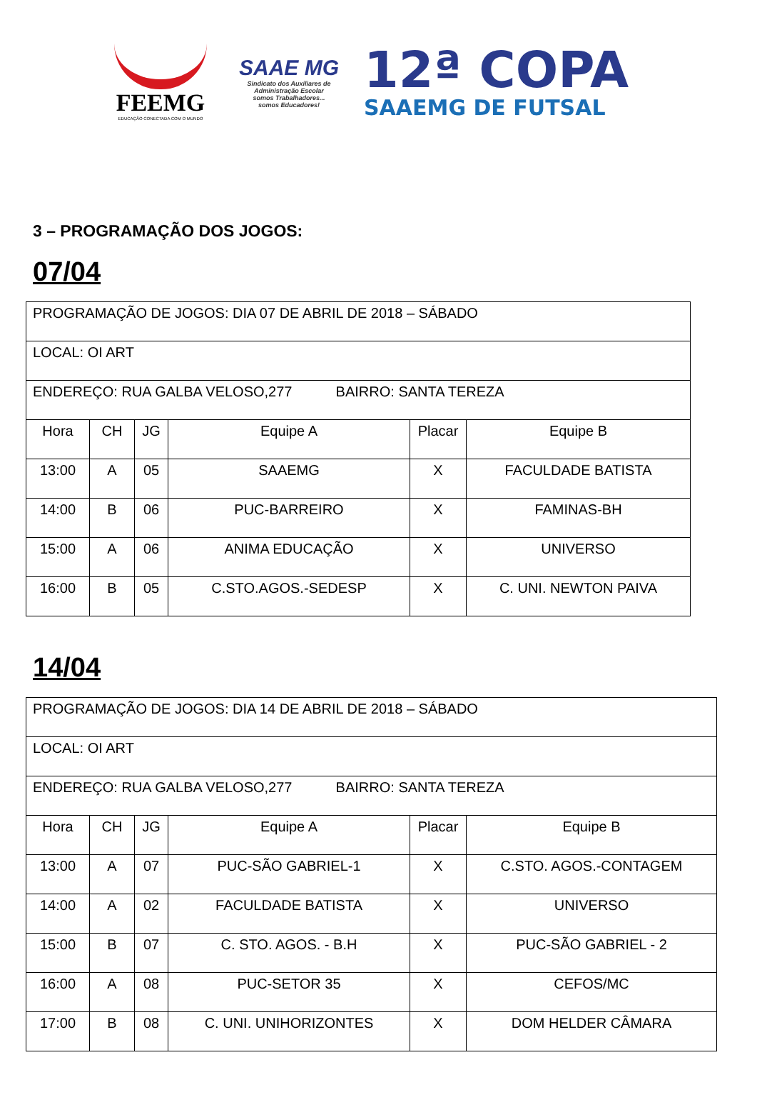FEEMG
EDUCAÇÃO CONECTADA COM O MUNDO
SAAE MG
Sindicato dos Auxiliares de Administração Escolar
somos Trabalhadores...
somos Educadores!
12ª COPA
SAAEMG DE FUTSAL
3 – PROGRAMAÇÃO DOS JOGOS:
07/04
| PROGRAMAÇÃO DE JOGOS: DIA 07 DE ABRIL DE 2018 – SÁBADO | | | | | |
| LOCAL: OI ART | | | | | |
| ENDEREÇO: RUA GALBA VELOSO,277 BAIRRO: SANTA TEREZA | | | | | |
| Hora | CH | JG | Equipe A | Placar | Equipe B |
| 13:00 | A | 05 | SAAEMG | X | FACULDADE BATISTA |
| 14:00 | B | 06 | PUC-BARREIRO | X | FAMINAS-BH |
| 15:00 | A | 06 | ANIMA EDUCAÇÃO | X | UNIVERSO |
| 16:00 | B | 05 | C.STO.AGOS.-SEDESP | X | C. UNI. NEWTON PAIVA |
14/04
| PROGRAMAÇÃO DE JOGOS: DIA 14 DE ABRIL DE 2018 – SÁBADO | | | | | |
| LOCAL: OI ART | | | | | |
| ENDEREÇO: RUA GALBA VELOSO,277 BAIRRO: SANTA TEREZA | | | | | |
| Hora | CH | JG | Equipe A | Placar | Equipe B |
| 13:00 | A | 07 | PUC-SÃO GABRIEL-1 | X | C.STO. AGOS.-CONTAGEM |
| 14:00 | A | 02 | FACULDADE BATISTA | X | UNIVERSO |
| 15:00 | B | 07 | C. STO. AGOS. - B.H | X | PUC-SÃO GABRIEL - 2 |
| 16:00 | A | 08 | PUC-SETOR 35 | X | CEFOS/MC |
| 17:00 | B | 08 | C. UNI. UNIHORIZONTES | X | DOM HELDER CÂMARA |